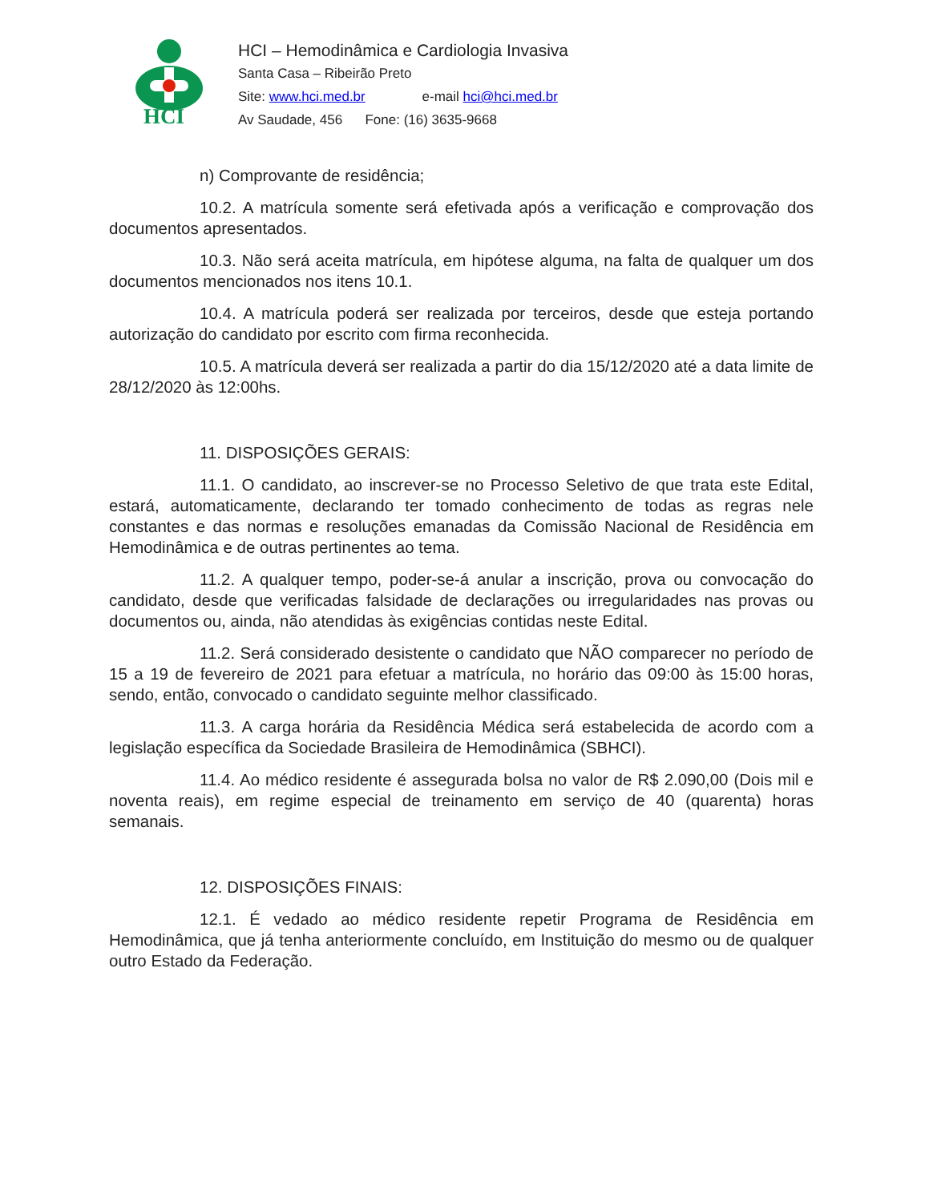HCI
HCI – Hemodinâmica e Cardiologia Invasiva
Santa Casa – Ribeirão Preto
Site: www.hci.med.br e-mail hci@hci.med.br
Av Saudade, 456 Fone: (16) 3635-9668
n) Comprovante de residência;
10.2. A matrícula somente será efetivada após a verificação e comprovação dos documentos apresentados.
10.3. Não será aceita matrícula, em hipótese alguma, na falta de qualquer um dos documentos mencionados nos itens 10.1.
10.4. A matrícula poderá ser realizada por terceiros, desde que esteja portando autorização do candidato por escrito com firma reconhecida.
10.5. A matrícula deverá ser realizada a partir do dia 15/12/2020 até a data limite de 28/12/2020 às 12:00hs.
11. DISPOSIÇÕES GERAIS:
11.1. O candidato, ao inscrever-se no Processo Seletivo de que trata este Edital, estará, automaticamente, declarando ter tomado conhecimento de todas as regras nele constantes e das normas e resoluções emanadas da Comissão Nacional de Residência em Hemodinâmica e de outras pertinentes ao tema.
11.2. A qualquer tempo, poder-se-á anular a inscrição, prova ou convocação do candidato, desde que verificadas falsidade de declarações ou irregularidades nas provas ou documentos ou, ainda, não atendidas às exigências contidas neste Edital.
11.2. Será considerado desistente o candidato que NÃO comparecer no período de 15 a 19 de fevereiro de 2021 para efetuar a matrícula, no horário das 09:00 às 15:00 horas, sendo, então, convocado o candidato seguinte melhor classificado.
11.3. A carga horária da Residência Médica será estabelecida de acordo com a legislação específica da Sociedade Brasileira de Hemodinâmica (SBHCI).
11.4. Ao médico residente é assegurada bolsa no valor de R$ 2.090,00 (Dois mil e noventa reais), em regime especial de treinamento em serviço de 40 (quarenta) horas semanais.
12. DISPOSIÇÕES FINAIS:
12.1. É vedado ao médico residente repetir Programa de Residência em Hemodinâmica, que já tenha anteriormente concluído, em Instituição do mesmo ou de qualquer outro Estado da Federação.